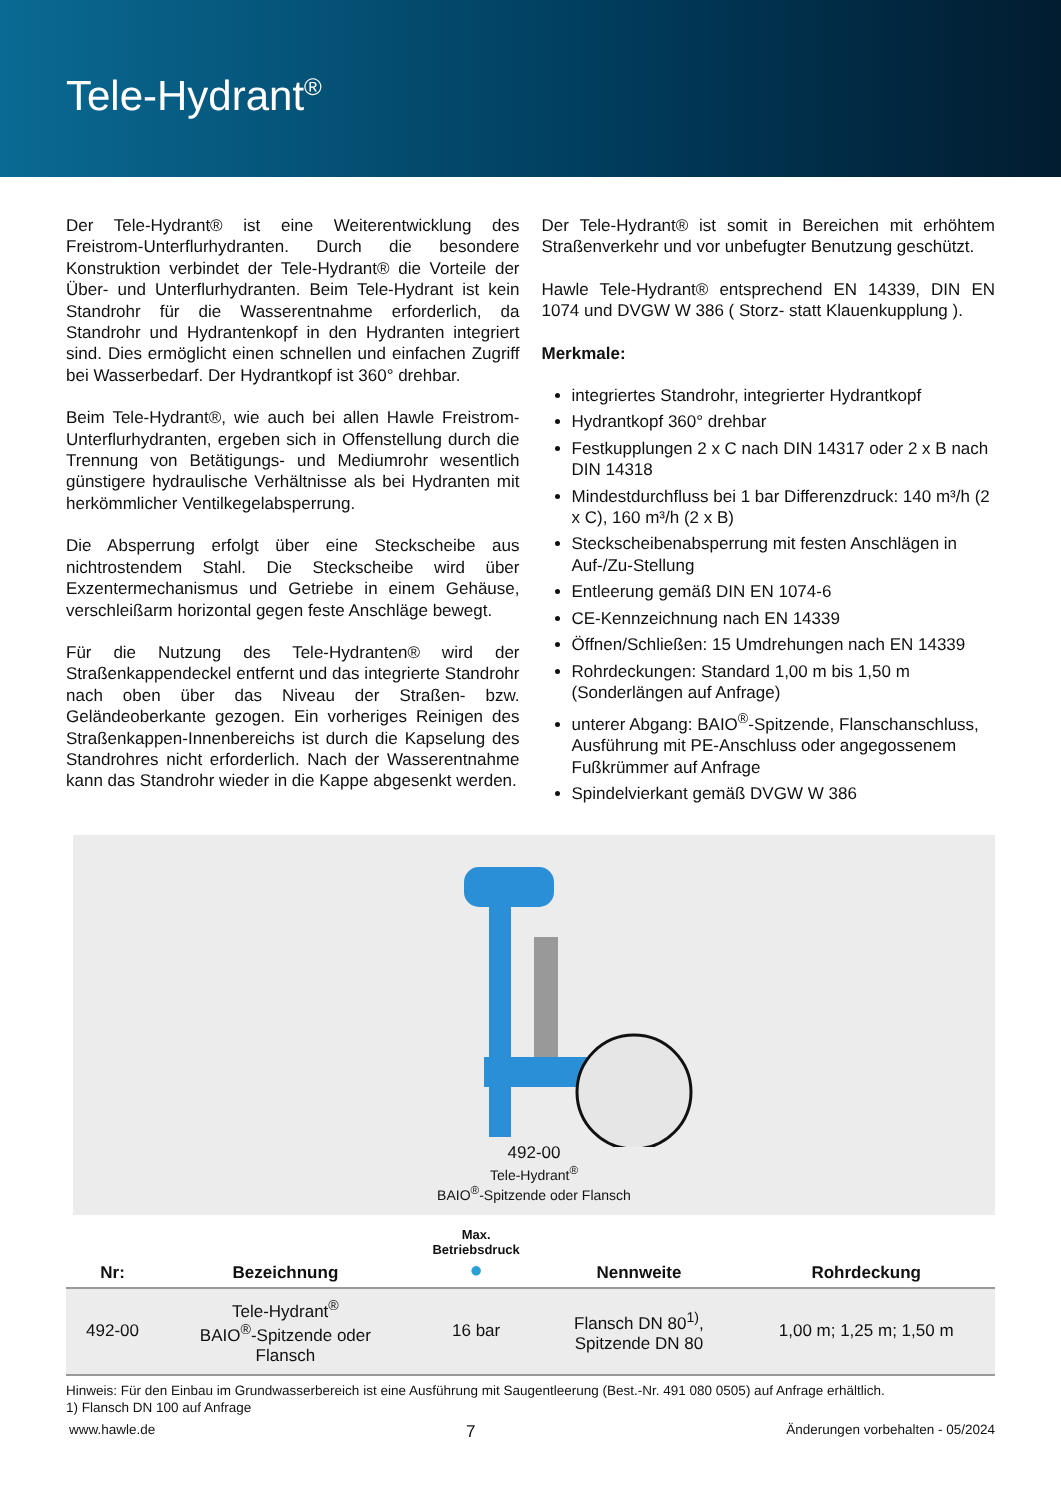Tele-Hydrant<sup>®</sup>
Der Tele-Hydrant® ist eine Weiterentwicklung des Freistrom-Unterflurhydranten. Durch die besondere Konstruktion verbindet der Tele-Hydrant® die Vorteile der Über- und Unterflurhydranten. Beim Tele-Hydrant ist kein Standrohr für die Wasserentnahme erforderlich, da Standrohr und Hydrantenkopf in den Hydranten integriert sind. Dies ermöglicht einen schnellen und einfachen Zugriff bei Wasserbedarf. Der Hydrantkopf ist 360° drehbar.
Beim Tele-Hydrant®, wie auch bei allen Hawle Freistrom-Unterflurhydranten, ergeben sich in Offenstellung durch die Trennung von Betätigungs- und Mediumrohr wesentlich günstigere hydraulische Verhältnisse als bei Hydranten mit herkömmlicher Ventilkegelabsperrung.
Die Absperrung erfolgt über eine Steckscheibe aus nichtrostendem Stahl. Die Steckscheibe wird über Exzentermechanismus und Getriebe in einem Gehäuse, verschleißarm horizontal gegen feste Anschläge bewegt.
Für die Nutzung des Tele-Hydranten® wird der Straßenkappendeckel entfernt und das integrierte Standrohr nach oben über das Niveau der Straßen- bzw. Geländeoberkante gezogen. Ein vorheriges Reinigen des Straßenkappen-Innenbereichs ist durch die Kapselung des Standrohres nicht erforderlich. Nach der Wasserentnahme kann das Standrohr wieder in die Kappe abgesenkt werden.
Der Tele-Hydrant® ist somit in Bereichen mit erhöhtem Straßenverkehr und vor unbefugter Benutzung geschützt.
Hawle Tele-Hydrant® entsprechend EN 14339, DIN EN 1074 und DVGW W 386 ( Storz- statt Klauenkupplung ).
Merkmale:
integriertes Standrohr, integrierter Hydrantkopf
Hydrantkopf 360° drehbar
Festkupplungen 2 x C nach DIN 14317 oder 2 x B nach DIN 14318
Mindestdurchfluss bei 1 bar Differenzdruck: 140 m³/h (2 x C), 160 m³/h (2 x B)
Steckscheibenabsperrung mit festen Anschlägen in Auf-/Zu-Stellung
Entleerung gemäß DIN EN 1074-6
CE-Kennzeichnung nach EN 14339
Öffnen/Schließen: 15 Umdrehungen nach EN 14339
Rohrdeckungen: Standard 1,00 m bis 1,50 m (Sonderlängen auf Anfrage)
unterer Abgang: BAIO<sup>®</sup>-Spitzende, Flanschanschluss, Ausführung mit PE-Anschluss oder angegossenem Fußkrümmer auf Anfrage
Spindelvierkant gemäß DVGW W 386
492-00
Tele-Hydrant<sup>®</sup>
BAIO<sup>®</sup>-Spitzende oder Flansch
| Nr: | Bezeichnung | Max. Betriebsdruck ● | Nennweite | Rohrdeckung |
| --- | --- | --- | --- | --- |
| 492-00 | Tele-Hydrant<sup>®</sup> BAIO<sup>®</sup>-Spitzende oder Flansch | 16 bar | Flansch DN 80<sup>1)</sup>, Spitzende DN 80 | 1,00 m; 1,25 m; 1,50 m |
Hinweis: Für den Einbau im Grundwasserbereich ist eine Ausführung mit Saugentleerung (Best.-Nr. 491 080 0505) auf Anfrage erhältlich.
1) Flansch DN 100 auf Anfrage
www.hawle.de 7 Änderungen vorbehalten - 05/2024